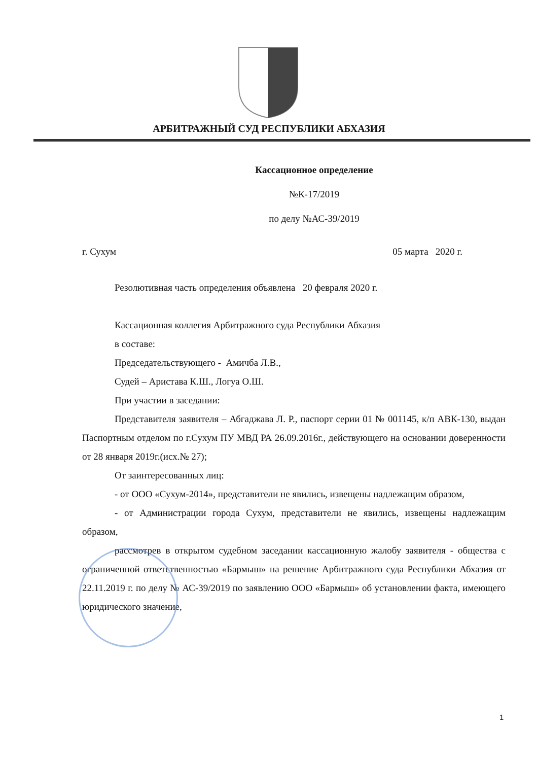АРБИТРАЖНЫЙ СУД РЕСПУБЛИКИ АБХАЗИЯ
Кассационное определение
№К-17/2019
по делу №АС-39/2019
г. Сухум 05 марта 2020 г.
Резолютивная часть определения объявлена 20 февраля 2020 г.
Кассационная коллегия Арбитражного суда Республики Абхазия
в составе:
Председательствующего - Амичба Л.В.,
Судей – Аристава К.Ш., Логуа О.Ш.
При участии в заседании:
Представителя заявителя – Абгаджава Л. Р., паспорт серии 01 № 001145, к/п АВК-130, выдан Паспортным отделом по г.Сухум ПУ МВД РА 26.09.2016г., действующего на основании доверенности от 28 января 2019г.(исх.№ 27);
От заинтересованных лиц:
- от ООО «Сухум-2014», представители не явились, извещены надлежащим образом,
- от Администрации города Сухум, представители не явились, извещены надлежащим образом,
рассмотрев в открытом судебном заседании кассационную жалобу заявителя - общества с ограниченной ответственностью «Бармыш» на решение Арбитражного суда Республики Абхазия от 22.11.2019 г. по делу № АС-39/2019 по заявлению ООО «Бармыш» об установлении факта, имеющего юридического значение,
1